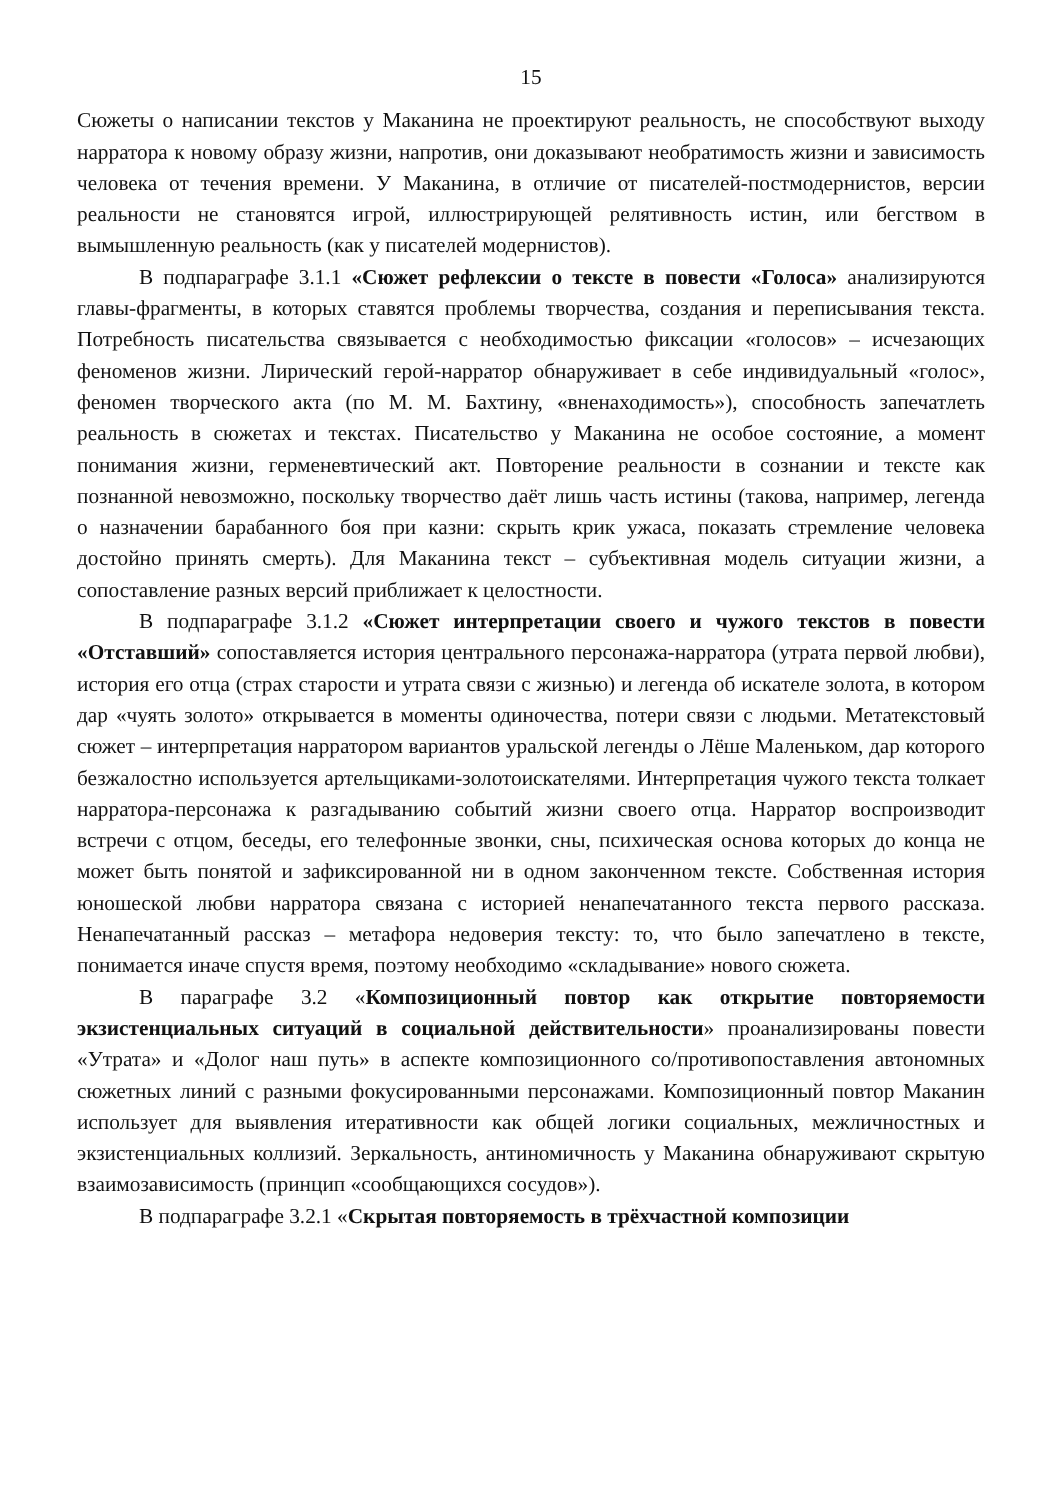15
Сюжеты о написании текстов у Маканина не проектируют реальность, не способствуют выходу нарратора к новому образу жизни, напротив, они доказывают необратимость жизни и зависимость человека от течения времени. У Маканина, в отличие от писателей-постмодернистов, версии реальности не становятся игрой, иллюстрирующей релятивность истин, или бегством в вымышленную реальность (как у писателей модернистов).
В подпараграфе 3.1.1 «Сюжет рефлексии о тексте в повести «Голоса» анализируются главы-фрагменты, в которых ставятся проблемы творчества, создания и переписывания текста. Потребность писательства связывается с необходимостью фиксации «голосов» – исчезающих феноменов жизни. Лирический герой-нарратор обнаруживает в себе индивидуальный «голос», феномен творческого акта (по М. М. Бахтину, «вненаходимость»), способность запечатлеть реальность в сюжетах и текстах. Писательство у Маканина не особое состояние, а момент понимания жизни, герменевтический акт. Повторение реальности в сознании и тексте как познанной невозможно, поскольку творчество даёт лишь часть истины (такова, например, легенда о назначении барабанного боя при казни: скрыть крик ужаса, показать стремление человека достойно принять смерть). Для Маканина текст – субъективная модель ситуации жизни, а сопоставление разных версий приближает к целостности.
В подпараграфе 3.1.2 «Сюжет интерпретации своего и чужого текстов в повести «Отставший» сопоставляется история центрального персонажа-нарратора (утрата первой любви), история его отца (страх старости и утрата связи с жизнью) и легенда об искателе золота, в котором дар «чуять золото» открывается в моменты одиночества, потери связи с людьми. Метатекстовый сюжет – интерпретация нарратором вариантов уральской легенды о Лёше Маленьком, дар которого безжалостно используется артельщиками-золотоискателями. Интерпретация чужого текста толкает нарратора-персонажа к разгадыванию событий жизни своего отца. Нарратор воспроизводит встречи с отцом, беседы, его телефонные звонки, сны, психическая основа которых до конца не может быть понятой и зафиксированной ни в одном законченном тексте. Собственная история юношеской любви нарратора связана с историей ненапечатанного текста первого рассказа. Ненапечатанный рассказ – метафора недоверия тексту: то, что было запечатлено в тексте, понимается иначе спустя время, поэтому необходимо «складывание» нового сюжета.
В параграфе 3.2 «Композиционный повтор как открытие повторяемости экзистенциальных ситуаций в социальной действительности» проанализированы повести «Утрата» и «Долог наш путь» в аспекте композиционного со/противопоставления автономных сюжетных линий с разными фокусированными персонажами. Композиционный повтор Маканин использует для выявления итеративности как общей логики социальных, межличностных и экзистенциальных коллизий. Зеркальность, антиномичность у Маканина обнаруживают скрытую взаимозависимость (принцип «сообщающихся сосудов»).
В подпараграфе 3.2.1 «Скрытая повторяемость в трёхчастной композиции